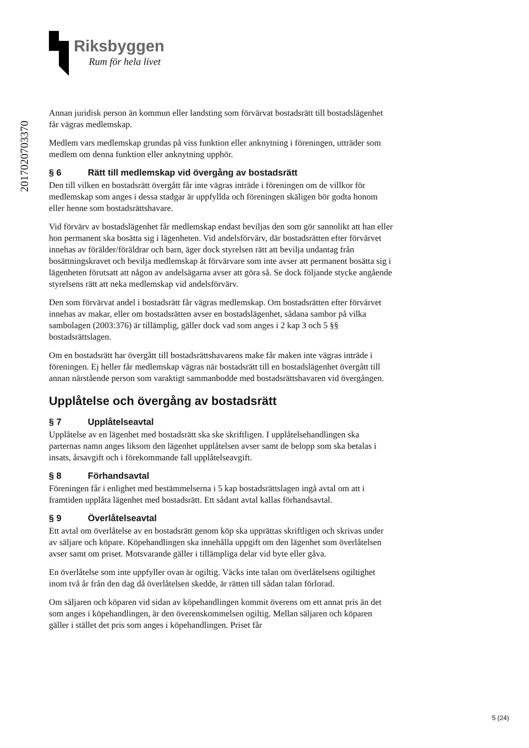Riksbyggen
Rum för hela livet
2017020703370
Annan juridisk person än kommun eller landsting som förvärvat bostadsrätt till bostadslägenhet får vägras medlemskap.
Medlem vars medlemskap grundas på viss funktion eller anknytning i föreningen, utträder som medlem om denna funktion eller anknytning upphör.
§ 6 Rätt till medlemskap vid övergång av bostadsrätt
Den till vilken en bostadsrätt övergått får inte vägras inträde i föreningen om de villkor för medlemskap som anges i dessa stadgar är uppfyllda och föreningen skäligen bör godta honom eller henne som bostadsrättshavare.
Vid förvärv av bostadslägenhet får medlemskap endast beviljas den som gör sannolikt att han eller hon permanent ska bosätta sig i lägenheten. Vid andelsförvärv, där bostadsrätten efter förvärvet innehas av förälder/föräldrar och barn, äger dock styrelsen rätt att bevilja undantag från bosättningskravet och bevilja medlemskap åt förvärvare som inte avser att permanent bosätta sig i lägenheten förutsatt att någon av andelsägarna avser att göra så. Se dock följande stycke angående styrelsens rätt att neka medlemskap vid andelsförvärv.
Den som förvärvat andel i bostadsrätt får vägras medlemskap. Om bostadsrätten efter förvärvet innehas av makar, eller om bostadsrätten avser en bostadslägenhet, sådana sambor på vilka sambolagen (2003:376) är tillämplig, gäller dock vad som anges i 2 kap 3 och 5 §§ bostadsrättslagen.
Om en bostadsrätt har övergått till bostadsrättshavarens make får maken inte vägras inträde i föreningen. Ej heller får medlemskap vägras när bostadsrätt till en bostadslägenhet övergått till annan närstående person som varaktigt sammanbodde med bostadsrättshavaren vid övergången.
Upplåtelse och övergång av bostadsrätt
§ 7 Upplåtelseavtal
Upplåtelse av en lägenhet med bostadsrätt ska ske skriftligen. I upplåtelsehandlingen ska parternas namn anges liksom den lägenhet upplåtelsen avser samt de belopp som ska betalas i insats, årsavgift och i förekommande fall upplåtelseavgift.
§ 8 Förhandsavtal
Föreningen får i enlighet med bestämmelserna i 5 kap bostadsrättslagen ingå avtal om att i framtiden upplåta lägenhet med bostadsrätt. Ett sådant avtal kallas förhandsavtal.
§ 9 Överlåtelseavtal
Ett avtal om överlåtelse av en bostadsrätt genom köp ska upprättas skriftligen och skrivas under av säljare och köpare. Köpehandlingen ska innehålla uppgift om den lägenhet som överlåtelsen avser samt om priset. Motsvarande gäller i tillämpliga delar vid byte eller gåva.
En överlåtelse som inte uppfyller ovan är ogiltig. Väcks inte talan om överlåtelsens ogiltighet inom två år från den dag då överlåtelsen skedde, är rätten till sådan talan förlorad.
Om säljaren och köparen vid sidan av köpehandlingen kommit överens om ett annat pris än det som anges i köpehandlingen, är den överenskommelsen ogiltig. Mellan säljaren och köparen gäller i stället det pris som anges i köpehandlingen. Priset får
5 (24)